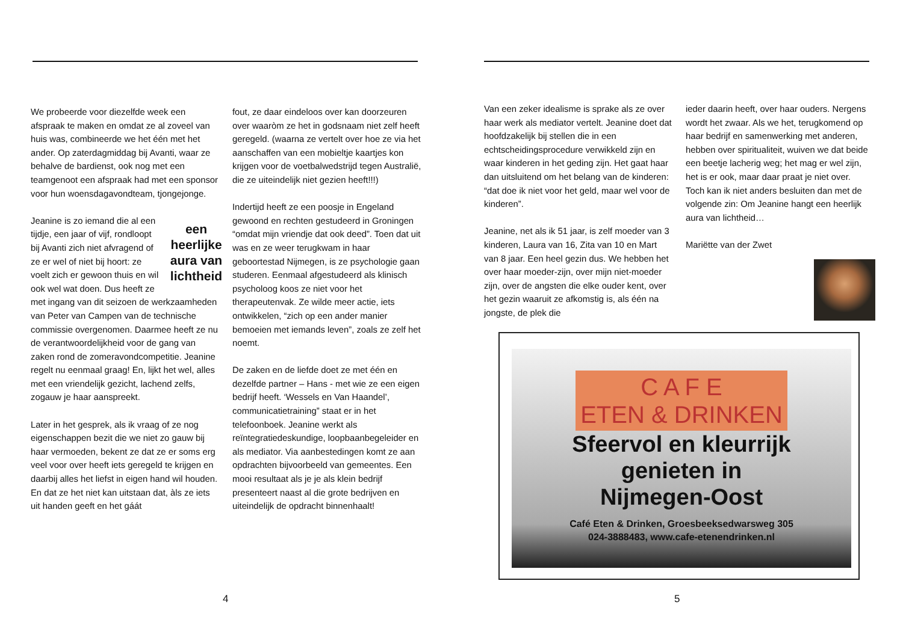We probeerde voor diezelfde week een afspraak te maken en omdat ze al zoveel van huis was, combineerde we het één met het ander. Op zaterdagmiddag bij Avanti, waar ze behalve de bardienst, ook nog met een teamgenoot een afspraak had met een sponsor voor hun woensdagavondteam, tjongejonge.
een heerlijke aura van lichtheid Jeanine is zo iemand die al een tijdje, een jaar of vijf, rondloopt bij Avanti zich niet afvragend of ze er wel of niet bij hoort: ze voelt zich er gewoon thuis en wil ook wel wat doen. Dus heeft ze met ingang van dit seizoen de werkzaamheden van Peter van Campen van de technische commissie overgenomen. Daarmee heeft ze nu de verantwoordelijkheid voor de gang van zaken rond de zomeravondcompetitie. Jeanine regelt nu eenmaal graag! En, lijkt het wel, alles met een vriendelijk gezicht, lachend zelfs, zogauw je haar aanspreekt.
Later in het gesprek, als ik vraag of ze nog eigenschappen bezit die we niet zo gauw bij haar vermoeden, bekent ze dat ze er soms erg veel voor over heeft iets geregeld te krijgen en daarbij alles het liefst in eigen hand wil houden. En dat ze het niet kan uitstaan dat, àls ze iets uit handen geeft en het gáát
fout, ze daar eindeloos over kan doorzeuren over waaròm ze het in godsnaam niet zelf heeft geregeld. (waarna ze vertelt over hoe ze via het aanschaffen van een mobieltje kaartjes kon krijgen voor de voetbalwedstrijd tegen Australië, die ze uiteindelijk niet gezien heeft!!!)
Indertijd heeft ze een poosje in Engeland gewoond en rechten gestudeerd in Groningen “omdat mijn vriendje dat ook deed”. Toen dat uit was en ze weer terugkwam in haar geboortestad Nijmegen, is ze psychologie gaan studeren. Eenmaal afgestudeerd als klinisch psycholoog koos ze niet voor het therapeutenvak. Ze wilde meer actie, iets ontwikkelen, “zich op een ander manier bemoeien met iemands leven”, zoals ze zelf het noemt.
De zaken en de liefde doet ze met één en dezelfde partner – Hans - met wie ze een eigen bedrijf heeft. ‘Wessels en Van Haandel’, communicatietraining” staat er in het telefoonboek. Jeanine werkt als reïntegratiedeskundige, loopbaanbegeleider en als mediator. Via aanbestedingen komt ze aan opdrachten bijvoorbeeld van gemeentes. Een mooi resultaat als je je als klein bedrijf presenteert naast al die grote bedrijven en uiteindelijk de opdracht binnenhaalt!
4
Van een zeker idealisme is sprake als ze over haar werk als mediator vertelt. Jeanine doet dat hoofdzakelijk bij stellen die in een echtscheidingsprocedure verwikkeld zijn en waar kinderen in het geding zijn. Het gaat haar dan uitsluitend om het belang van de kinderen: “dat doe ik niet voor het geld, maar wel voor de kinderen”.
Jeanine, net als ik 51 jaar, is zelf moeder van 3 kinderen, Laura van 16, Zita van 10 en Mart van 8 jaar. Een heel gezin dus. We hebben het over haar moeder-zijn, over mijn niet-moeder zijn, over de angsten die elke ouder kent, over het gezin waaruit ze afkomstig is, als één na jongste, de plek die
ieder daarin heeft, over haar ouders. Nergens wordt het zwaar. Als we het, terugkomend op haar bedrijf en samenwerking met anderen, hebben over spiritualiteit, wuiven we dat beide een beetje lacherig weg; het mag er wel zijn, het is er ook, maar daar praat je niet over.
Toch kan ik niet anders besluiten dan met de volgende zin: Om Jeanine hangt een heerlijk aura van lichtheid…
Mariëtte van der Zwet
C A F E
ETEN & DRINKEN
Sfeervol en kleurrijk
genieten in
Nijmegen-Oost
Café Eten & Drinken, Groesbeeksedwarsweg 305
024-3888483, www.cafe-etenendrinken.nl
5